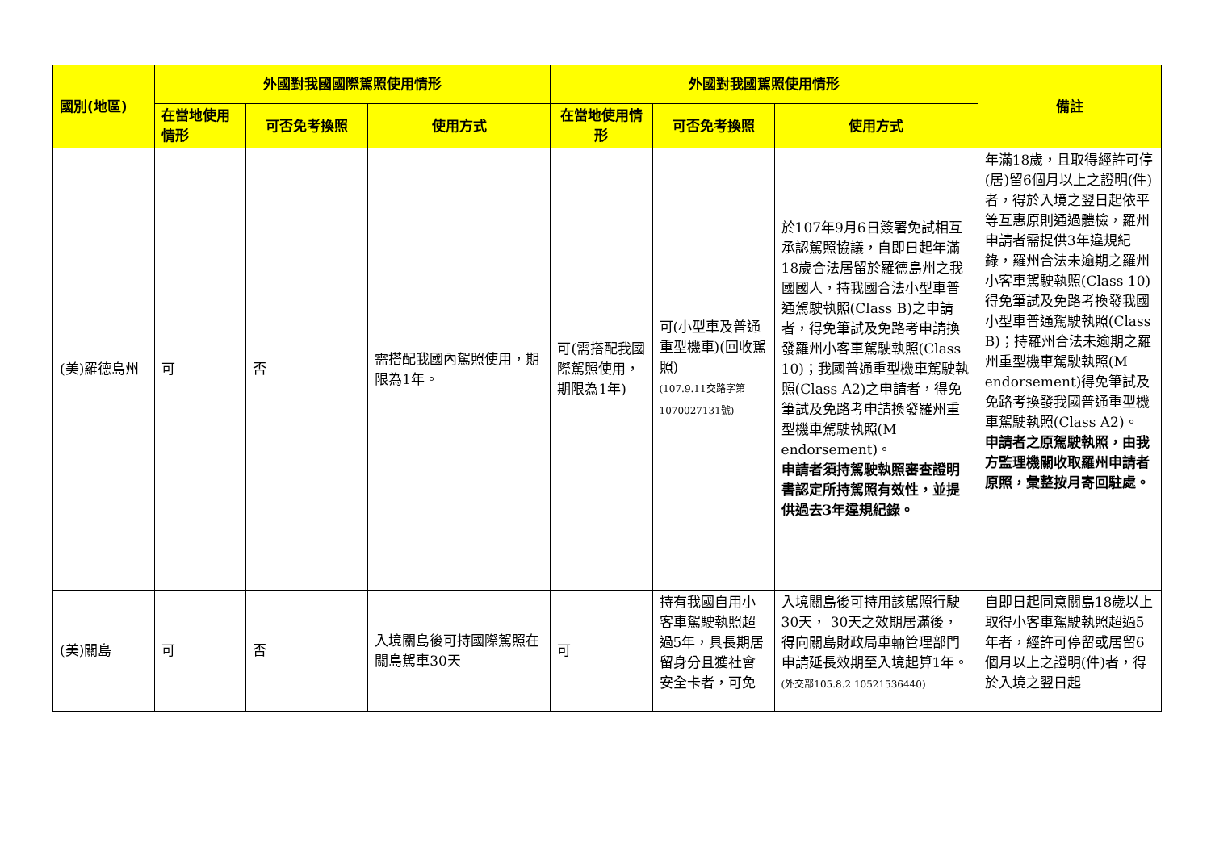| 國別(地區) | 外國對我國國際駕照使用情形 | | | 外國對我國駕照使用情形 | | | 備註 |
| --- | --- | --- | --- | --- | --- | --- | --- |
| | 在當地使用情形 | 可否免考換照 | 使用方式 | 在當地使用情形 | 可否免考換照 | 使用方式 | |
| (美)羅德島州 | 可 | 否 | 需搭配我國內駕照使用，期限為1年。 | 可(需搭配我國際駕照使用，期限為1年) | 可(小型車及普通重型機車)(回收駕照) (107.9.11交路字第1070027131號) | 於107年9月6日簽署免試相互承認駕照協議，自即日起年滿18歲合法居留於羅德島州之我國國人，持我國合法小型車普通駕駛執照(Class B)之申請者，得免筆試及免路考申請換發羅州小客車駕駛執照(Class 10)；我國普通重型機車駕駛執照(Class A2)之申請者，得免筆試及免路考申請換發羅州重型機車駕駛執照(M endorsement)。 申請者須持駕駛執照審查證明書認定所持駕照有效性，並提供過去3年違規紀錄。 | 年滿18歲，且取得經許可停(居)留6個月以上之證明(件)者，得於入境之翌日起依平等互惠原則通過體檢，羅州申請者需提供3年違規紀錄，羅州合法未逾期之羅州小客車駕駛執照(Class 10)得免筆試及免路考換發我國小型車普通駕駛執照(Class B)；持羅州合法未逾期之羅州重型機車駕駛執照(M endorsement)得免筆試及免路考換發我國普通重型機車駕駛執照(Class A2)。 申請者之原駕駛執照，由我方監理機關收取羅州申請者原照，彙整按月寄回駐處。 |
| (美)關島 | 可 | 否 | 入境關島後可持國際駕照在關島駕車30天 | 可 | 持有我國自用小客車駕駛執照超過5年，具長期居留身分且獲社會安全卡者，可免 | 入境關島後可持用該駕照行駛30天， 30天之效期居滿後，得向關島財政局車輛管理部門申請延長效期至入境起算1年。 (外交部105.8.2 10521536440) | 自即日起同意關島18歲以上取得小客車駕駛執照超過5年者，經許可停留或居留6個月以上之證明(件)者，得於入境之翌日起 |